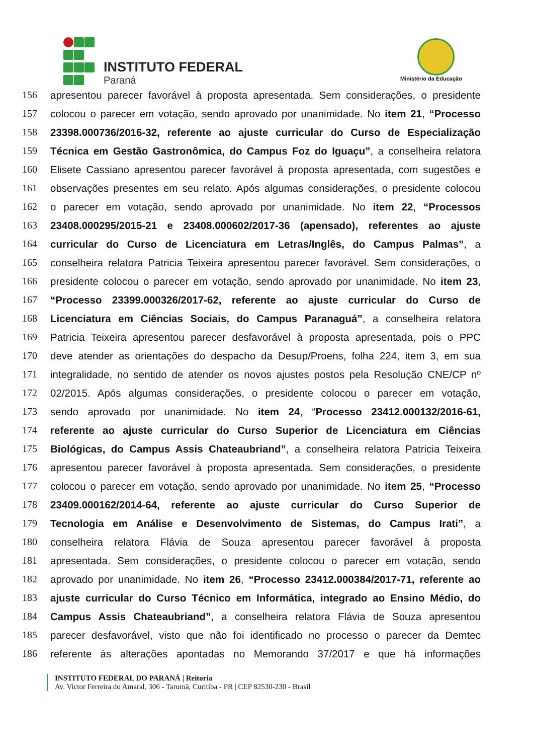INSTITUTO FEDERAL
Paraná Ministério da Educação
156 apresentou parecer favorável à proposta apresentada. Sem considerações, o presidente
157 colocou o parecer em votação, sendo aprovado por unanimidade. No item 21, “Processo
158 23398.000736/2016-32, referente ao ajuste curricular do Curso de Especialização
159 Técnica em Gestão Gastronômica, do Campus Foz do Iguaçu”, a conselheira relatora
160 Elisete Cassiano apresentou parecer favorável à proposta apresentada, com sugestões e
161 observações presentes em seu relato. Após algumas considerações, o presidente colocou
162 o parecer em votação, sendo aprovado por unanimidade. No item 22, “Processos
163 23408.000295/2015-21 e 23408.000602/2017-36 (apensado), referentes ao ajuste
164 curricular do Curso de Licenciatura em Letras/Inglês, do Campus Palmas”, a
165 conselheira relatora Patricia Teixeira apresentou parecer favorável. Sem considerações, o
166 presidente colocou o parecer em votação, sendo aprovado por unanimidade. No item 23,
167 “Processo 23399.000326/2017-62, referente ao ajuste curricular do Curso de
168 Licenciatura em Ciências Sociais, do Campus Paranaguá”, a conselheira relatora
169 Patricia Teixeira apresentou parecer desfavorável à proposta apresentada, pois o PPC
170 deve atender as orientações do despacho da Desup/Proens, folha 224, item 3, em sua
171 integralidade, no sentido de atender os novos ajustes postos pela Resolução CNE/CP nº
172 02/2015. Após algumas considerações, o presidente colocou o parecer em votação,
173 sendo aprovado por unanimidade. No item 24, “Processo 23412.000132/2016-61,
174 referente ao ajuste curricular do Curso Superior de Licenciatura em Ciências
175 Biológicas, do Campus Assis Chateaubriand”, a conselheira relatora Patricia Teixeira
176 apresentou parecer favorável à proposta apresentada. Sem considerações, o presidente
177 colocou o parecer em votação, sendo aprovado por unanimidade. No item 25, “Processo
178 23409.000162/2014-64, referente ao ajuste curricular do Curso Superior de
179 Tecnologia em Análise e Desenvolvimento de Sistemas, do Campus Irati”, a
180 conselheira relatora Flávia de Souza apresentou parecer favorável à proposta
181 apresentada. Sem considerações, o presidente colocou o parecer em votação, sendo
182 aprovado por unanimidade. No item 26, “Processo 23412.000384/2017-71, referente ao
183 ajuste curricular do Curso Técnico em Informática, integrado ao Ensino Médio, do
184 Campus Assis Chateaubriand”, a conselheira relatora Flávia de Souza apresentou
185 parecer desfavorável, visto que não foi identificado no processo o parecer da Demtec
186 referente às alterações apontadas no Memorando 37/2017 e que há informações
INSTITUTO FEDERAL DO PARANÁ | Reitoria
Av. Victor Ferreira do Amaral, 306 - Tarumã, Curitiba - PR | CEP 82530-230 - Brasil